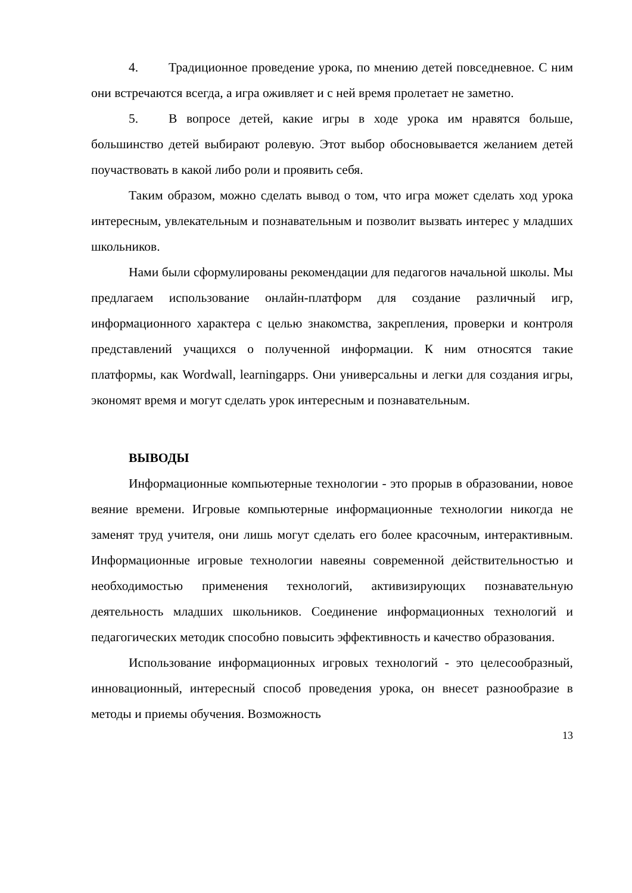4. Традиционное проведение урока, по мнению детей повседневное. С ним они встречаются всегда, а игра оживляет и с ней время пролетает не заметно.
5. В вопросе детей, какие игры в ходе урока им нравятся больше, большинство детей выбирают ролевую. Этот выбор обосновывается желанием детей поучаствовать в какой либо роли и проявить себя.
Таким образом, можно сделать вывод о том, что игра может сделать ход урока интересным, увлекательным и познавательным и позволит вызвать интерес у младших школьников.
Нами были сформулированы рекомендации для педагогов начальной школы. Мы предлагаем использование онлайн-платформ для создание различный игр, информационного характера с целью знакомства, закрепления, проверки и контроля представлений учащихся о полученной информации. К ним относятся такие платформы, как Wordwall, learningapps. Они универсальны и легки для создания игры, экономят время и могут сделать урок интересным и познавательным.
ВЫВОДЫ
Информационные компьютерные технологии - это прорыв в образовании, новое веяние времени. Игровые компьютерные информационные технологии никогда не заменят труд учителя, они лишь могут сделать его более красочным, интерактивным. Информационные игровые технологии навеяны современной действительностью и необходимостью применения технологий, активизирующих познавательную деятельность младших школьников. Соединение информационных технологий и педагогических методик способно повысить эффективность и качество образования.
Использование информационных игровых технологий - это целесообразный, инновационный, интересный способ проведения урока, он внесет разнообразие в методы и приемы обучения. Возможность
13